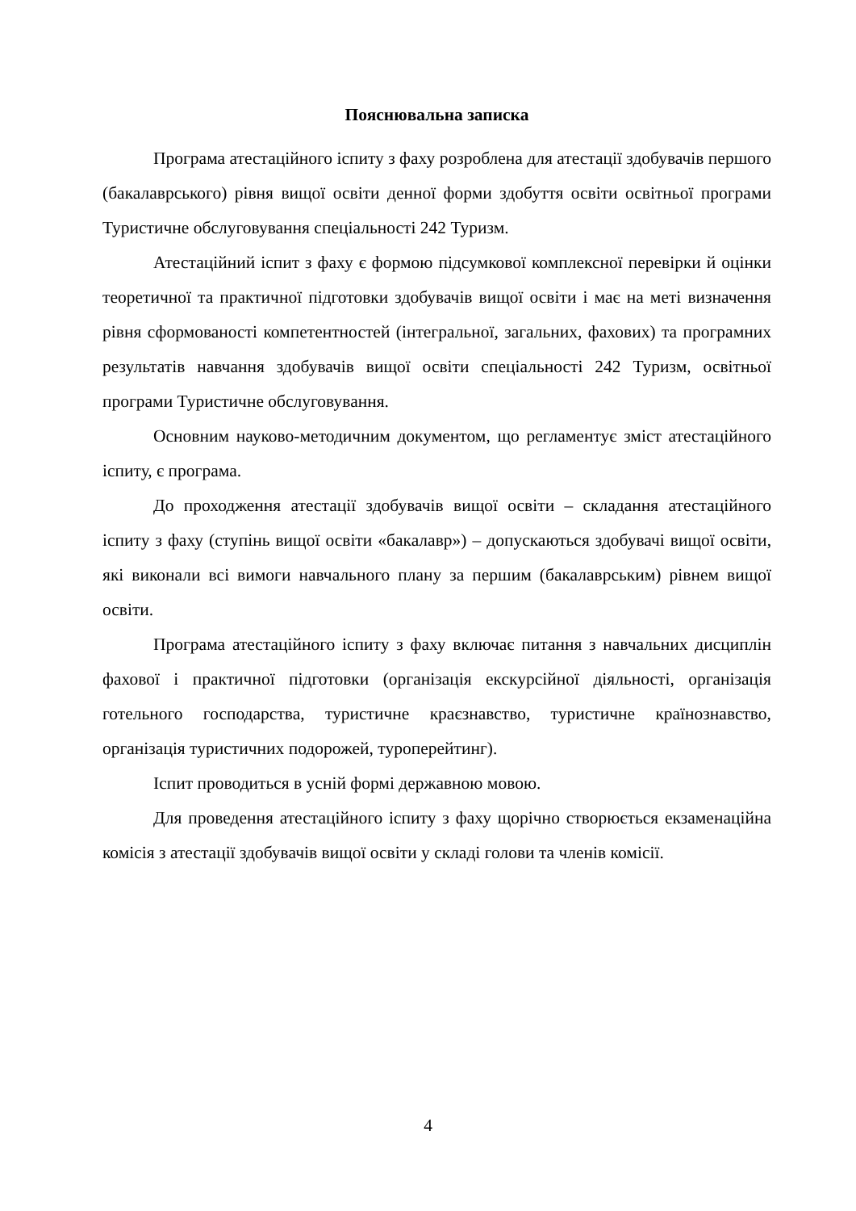Пояснювальна записка
Програма атестаційного іспиту з фаху розроблена для атестації здобувачів першого (бакалаврського) рівня вищої освіти денної форми здобуття освіти освітньої програми Туристичне обслуговування спеціальності 242 Туризм.
Атестаційний іспит з фаху є формою підсумкової комплексної перевірки й оцінки теоретичної та практичної підготовки здобувачів вищої освіти і має на меті визначення рівня сформованості компетентностей (інтегральної, загальних, фахових) та програмних результатів навчання здобувачів вищої освіти спеціальності 242 Туризм, освітньої програми Туристичне обслуговування.
Основним науково-методичним документом, що регламентує зміст атестаційного іспиту, є програма.
До проходження атестації здобувачів вищої освіти – складання атестаційного іспиту з фаху (ступінь вищої освіти «бакалавр») – допускаються здобувачі вищої освіти, які виконали всі вимоги навчального плану за першим (бакалаврським) рівнем вищої освіти.
Програма атестаційного іспиту з фаху включає питання з навчальних дисциплін фахової і практичної підготовки (організація екскурсійної діяльності, організація готельного господарства, туристичне краєзнавство, туристичне країнознавство, організація туристичних подорожей, туроперейтинг).
Іспит проводиться в усній формі державною мовою.
Для проведення атестаційного іспиту з фаху щорічно створюється екзаменаційна комісія з атестації здобувачів вищої освіти у складі голови та членів комісії.
4